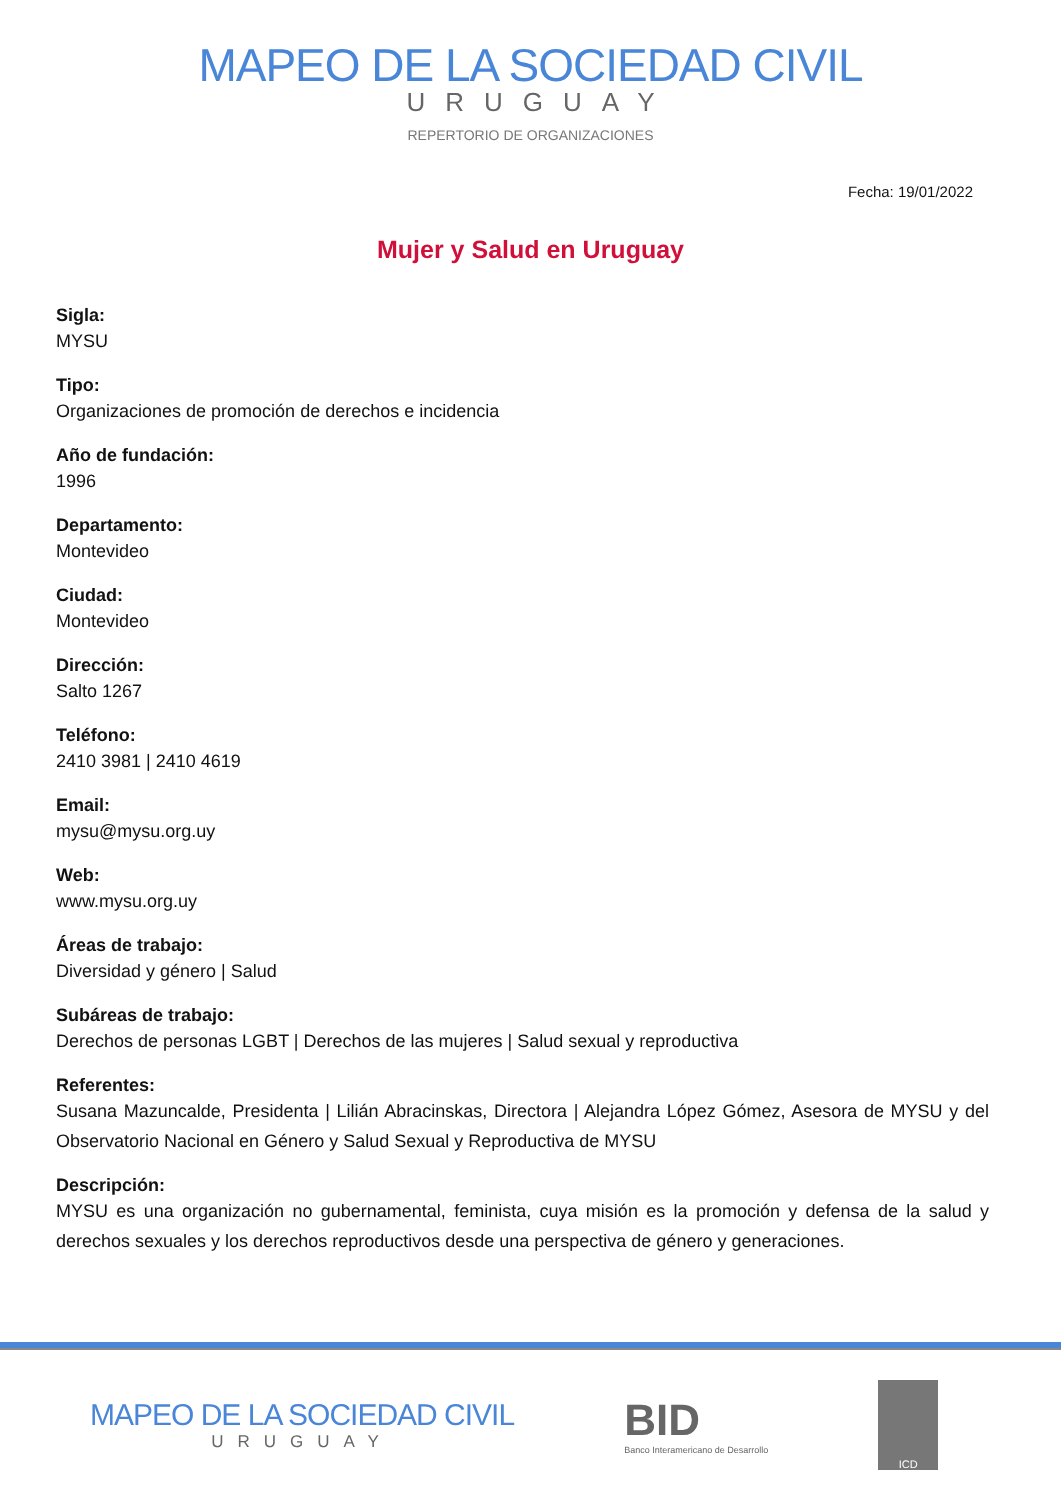MAPEO DE LA SOCIEDAD CIVIL
URUGUAY
REPERTORIO DE ORGANIZACIONES
Fecha: 19/01/2022
Mujer y Salud en Uruguay
Sigla:
MYSU
Tipo:
Organizaciones de promoción de derechos e incidencia
Año de fundación:
1996
Departamento:
Montevideo
Ciudad:
Montevideo
Dirección:
Salto 1267
Teléfono:
2410 3981 | 2410 4619
Email:
mysu@mysu.org.uy
Web:
www.mysu.org.uy
Áreas de trabajo:
Diversidad y género | Salud
Subáreas de trabajo:
Derechos de personas LGBT | Derechos de las mujeres | Salud sexual y reproductiva
Referentes:
Susana Mazuncalde, Presidenta | Lilián Abracinskas, Directora | Alejandra López Gómez, Asesora de MYSU y del Observatorio Nacional en Género y Salud Sexual y Reproductiva de MYSU
Descripción:
MYSU es una organización no gubernamental, feminista, cuya misión es la promoción y defensa de la salud y derechos sexuales y los derechos reproductivos desde una perspectiva de género y generaciones.
MAPEO DE LA SOCIEDAD CIVIL
URUGUAY
BID
Banco Interamericano de Desarrollo
ICD